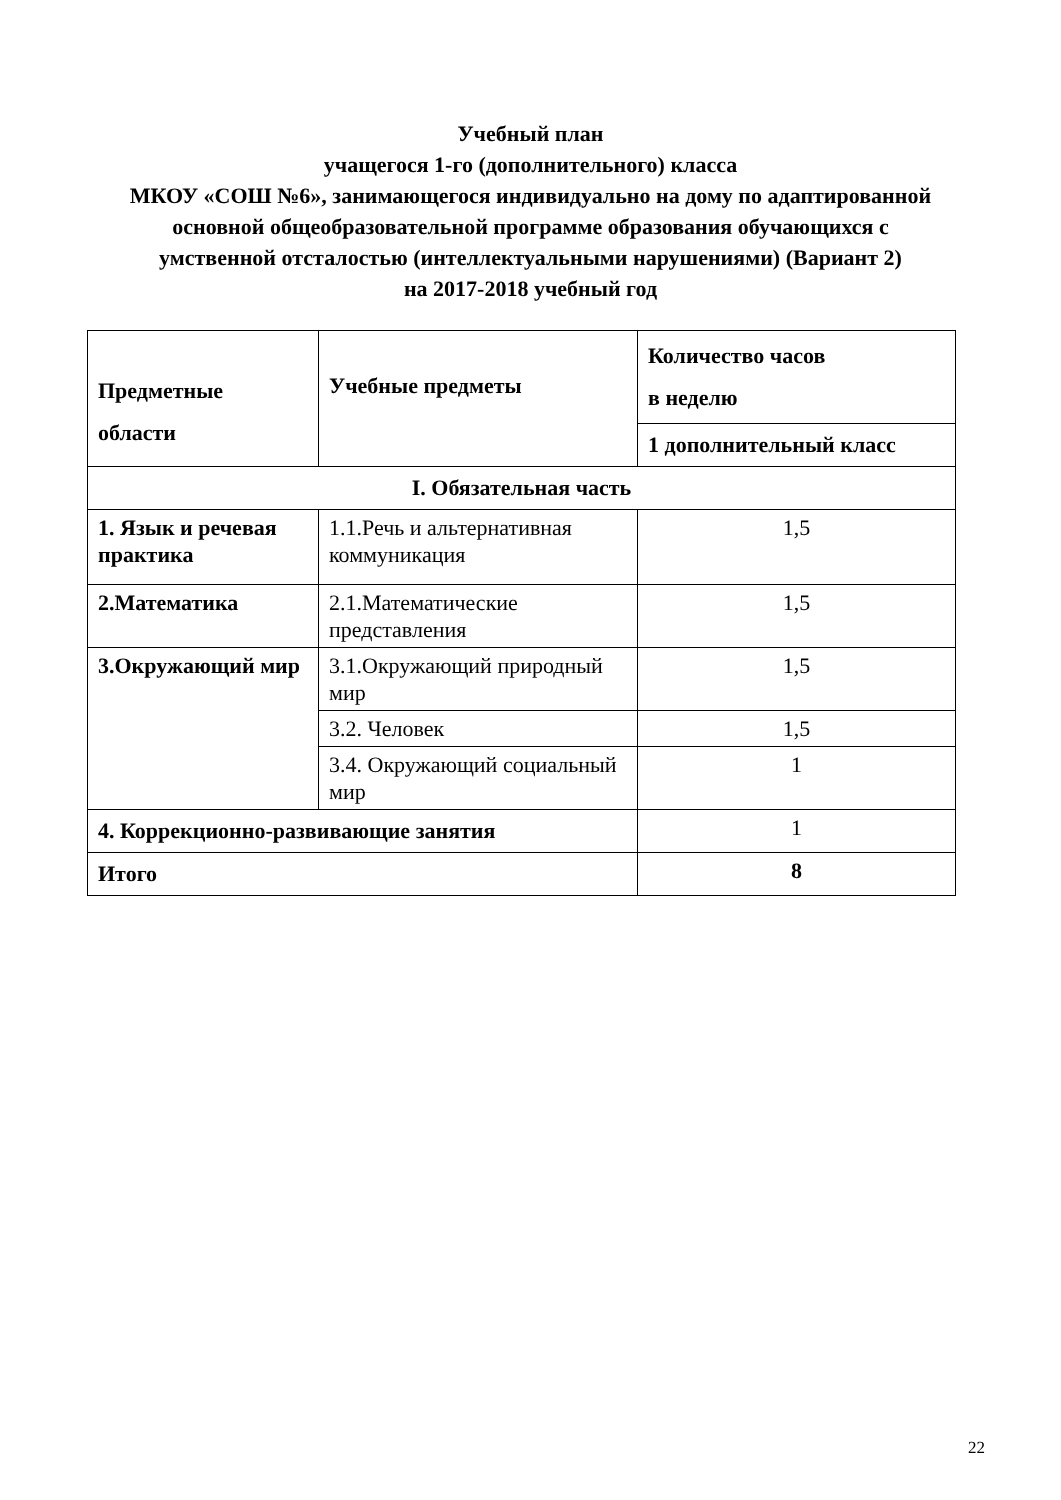Учебный план
учащегося 1-го (дополнительного) класса
МКОУ «СОШ №6», занимающегося индивидуально на дому по адаптированной
основной общеобразовательной программе образования обучающихся с
умственной отсталостью (интеллектуальными нарушениями) (Вариант 2)
на 2017-2018 учебный год
| Предметные области | Учебные предметы | Количество часов в неделю |
| --- | --- | --- |
| | | 1 дополнительный класс |
| I. Обязательная часть | | |
| 1. Язык и речевая практика | 1.1.Речь и альтернативная коммуникация | 1,5 |
| 2.Математика | 2.1.Математические представления | 1,5 |
| 3.Окружающий мир | 3.1.Окружающий природный мир | 1,5 |
| | 3.2. Человек | 1,5 |
| | 3.4. Окружающий социальный мир | 1 |
| 4. Коррекционно-развивающие занятия | | 1 |
| Итого | | 8 |
22